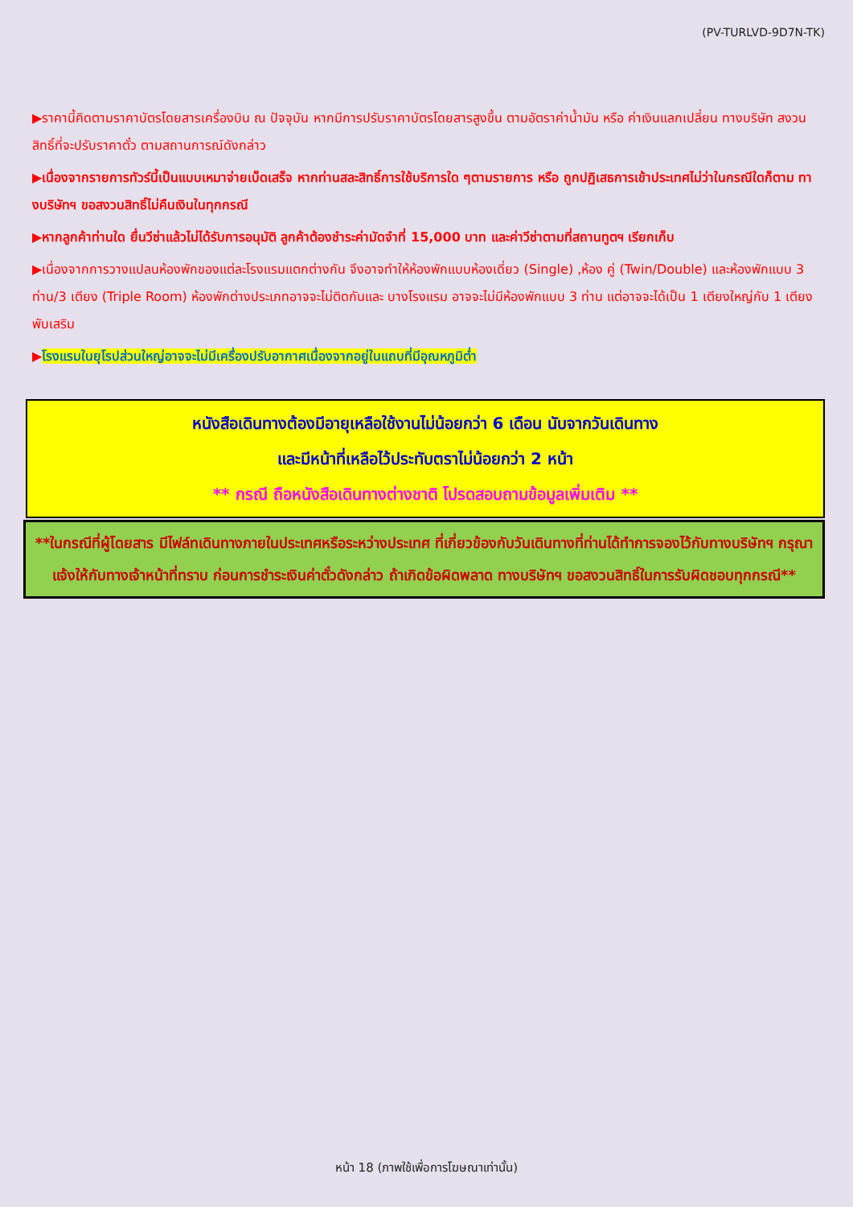(PV-TURLVD-9D7N-TK)
▶ราคานี้คิดตามราคาบัตรโดยสารเครื่องบิน ณ ปัจจุบัน หากมีการปรับราคาบัตรโดยสารสูงขึ้น ตามอัตราค่าน้ำมัน หรือ ค่าเงินแลกเปลี่ยน ทางบริษัท สงวนสิทธิ์ที่จะปรับราคาตั๋ว ตามสถานการณ์ดังกล่าว
▶เนื่องจากรายการทัวร์นี้เป็นแบบเหมาจ่ายเบ็ดเสร็จ หากท่านสละสิทธิ์การใช้บริการใด ๆตามรายการ หรือ ถูกปฏิเสธการเข้าประเทศไม่ว่าในกรณีใดก็ตาม ทางบริษัทฯ ขอสงวนสิทธิ์ไม่คืนเงินในทุกกรณี
▶หากลูกค้าท่านใด ยื่นวีซ่าแล้วไม่ได้รับการอนุมัติ ลูกค้าต้องชำระค่ามัดจำที่ 15,000 บาท และค่าวีซ่าตามที่สถานทูตฯ เรียกเก็บ
▶เนื่องจากการวางแปลนห้องพักของแต่ละโรงแรมแตกต่างกัน จึงอาจทำให้ห้องพักแบบห้องเดี่ยว (Single) ,ห้อง คู่ (Twin/Double) และห้องพักแบบ 3 ท่าน/3 เตียง (Triple Room) ห้องพักต่างประเภทอาจจะไม่ติดกันและ บางโรงแรม อาจจะไม่มีห้องพักแบบ 3 ท่าน แต่อาจจะได้เป็น 1 เตียงใหญ่กับ 1 เตียงพับเสริม
▶โรงแรมในยุโรปส่วนใหญ่อาจจะไม่มีเครื่องปรับอากาศเนื่องจากอยู่ในแถบที่มีอุณหภูมิต่ำ
หนังสือเดินทางต้องมีอายุเหลือใช้งานไม่น้อยกว่า 6 เดือน นับจากวันเดินทาง
และมีหน้าที่เหลือไว้ประทับตราไม่น้อยกว่า 2 หน้า
** กรณี ถือหนังสือเดินทางต่างชาติ โปรดสอบถามข้อมูลเพิ่มเติม **
**ในกรณีที่ผู้โดยสาร มีไฟล์ทเดินทางภายในประเทศหรือระหว่างประเทศ ที่เกี่ยวข้องกับวันเดินทางที่ท่านได้ทำการจองไว้กับทางบริษัทฯ กรุณาแจ้งให้กับทางเจ้าหน้าที่ทราบ ก่อนการชำระเงินค่าตั๋วดังกล่าว ถ้าเกิดข้อผิดพลาด ทางบริษัทฯ ขอสงวนสิทธิ์ในการรับผิดชอบทุกกรณี**
หน้า 18 (ภาพใช้เพื่อการโฆษณาเท่านั้น)